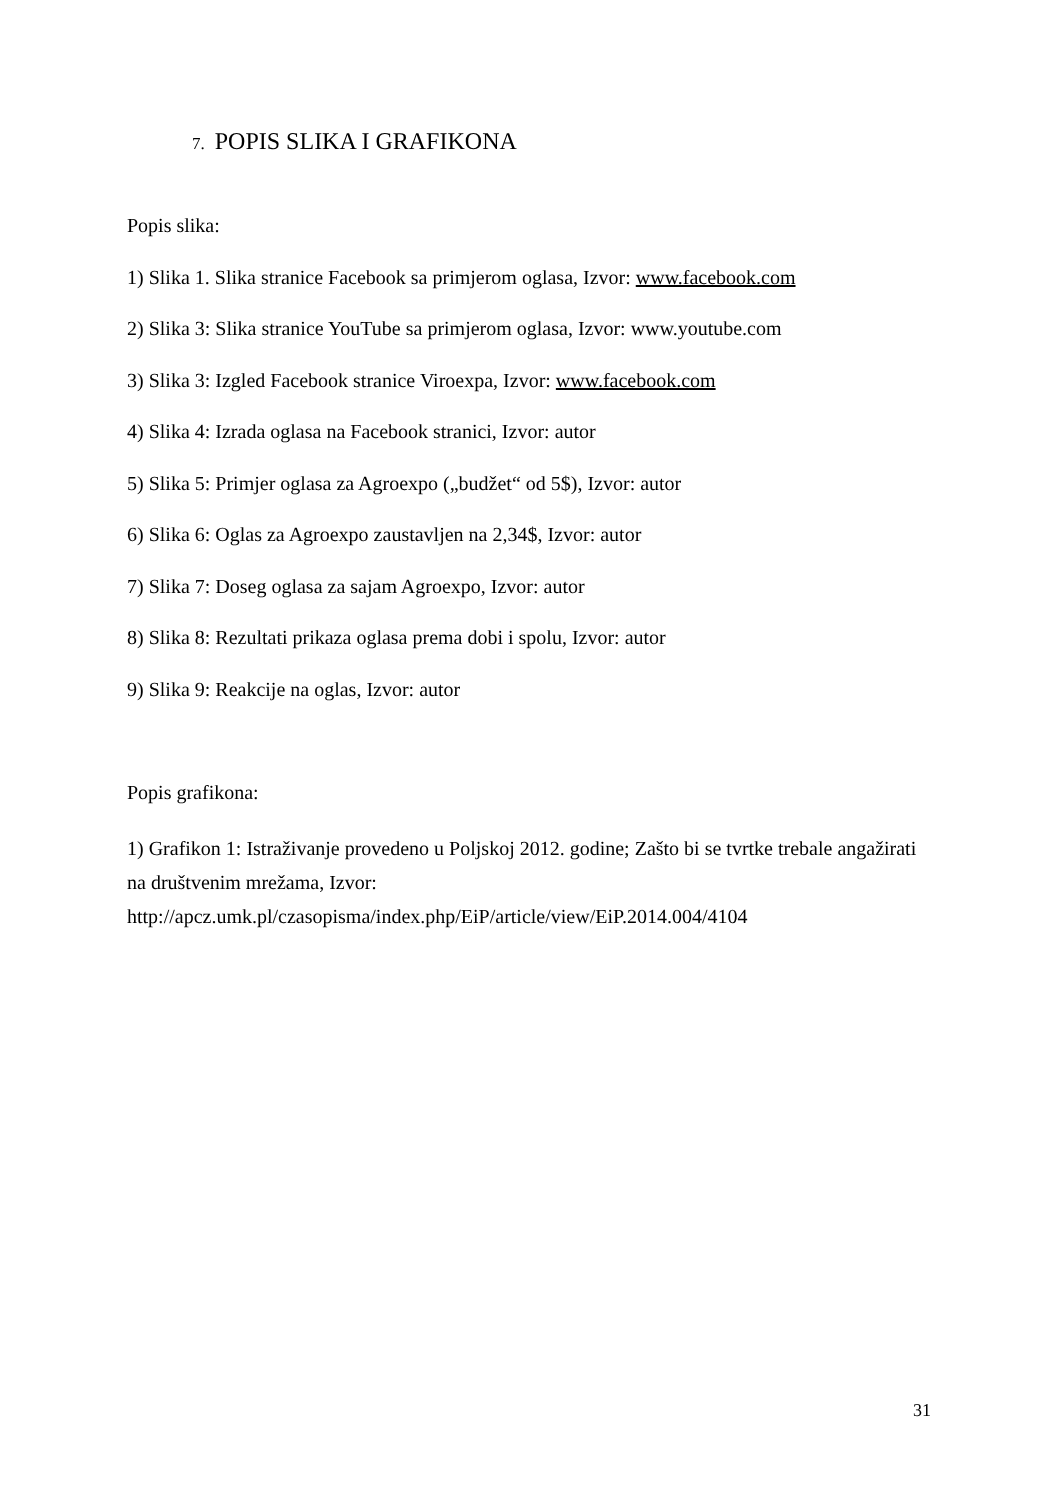7. POPIS SLIKA I GRAFIKONA
Popis slika:
1) Slika 1. Slika stranice Facebook sa primjerom oglasa, Izvor: www.facebook.com
2) Slika 3: Slika stranice YouTube sa primjerom oglasa, Izvor: www.youtube.com
3) Slika 3: Izgled Facebook stranice Viroexpa, Izvor: www.facebook.com
4) Slika 4: Izrada oglasa na Facebook stranici, Izvor: autor
5) Slika 5: Primjer oglasa za Agroexpo („budžet“ od 5$), Izvor: autor
6) Slika 6: Oglas za Agroexpo zaustavljen na 2,34$, Izvor: autor
7) Slika 7: Doseg oglasa za sajam Agroexpo, Izvor: autor
8) Slika 8: Rezultati prikaza oglasa prema dobi i spolu, Izvor: autor
9) Slika 9: Reakcije na oglas, Izvor: autor
Popis grafikona:
1) Grafikon 1: Istraživanje provedeno u Poljskoj 2012. godine; Zašto bi se tvrtke trebale angažirati na društvenim mrežama, Izvor:
http://apcz.umk.pl/czasopisma/index.php/EiP/article/view/EiP.2014.004/4104
31